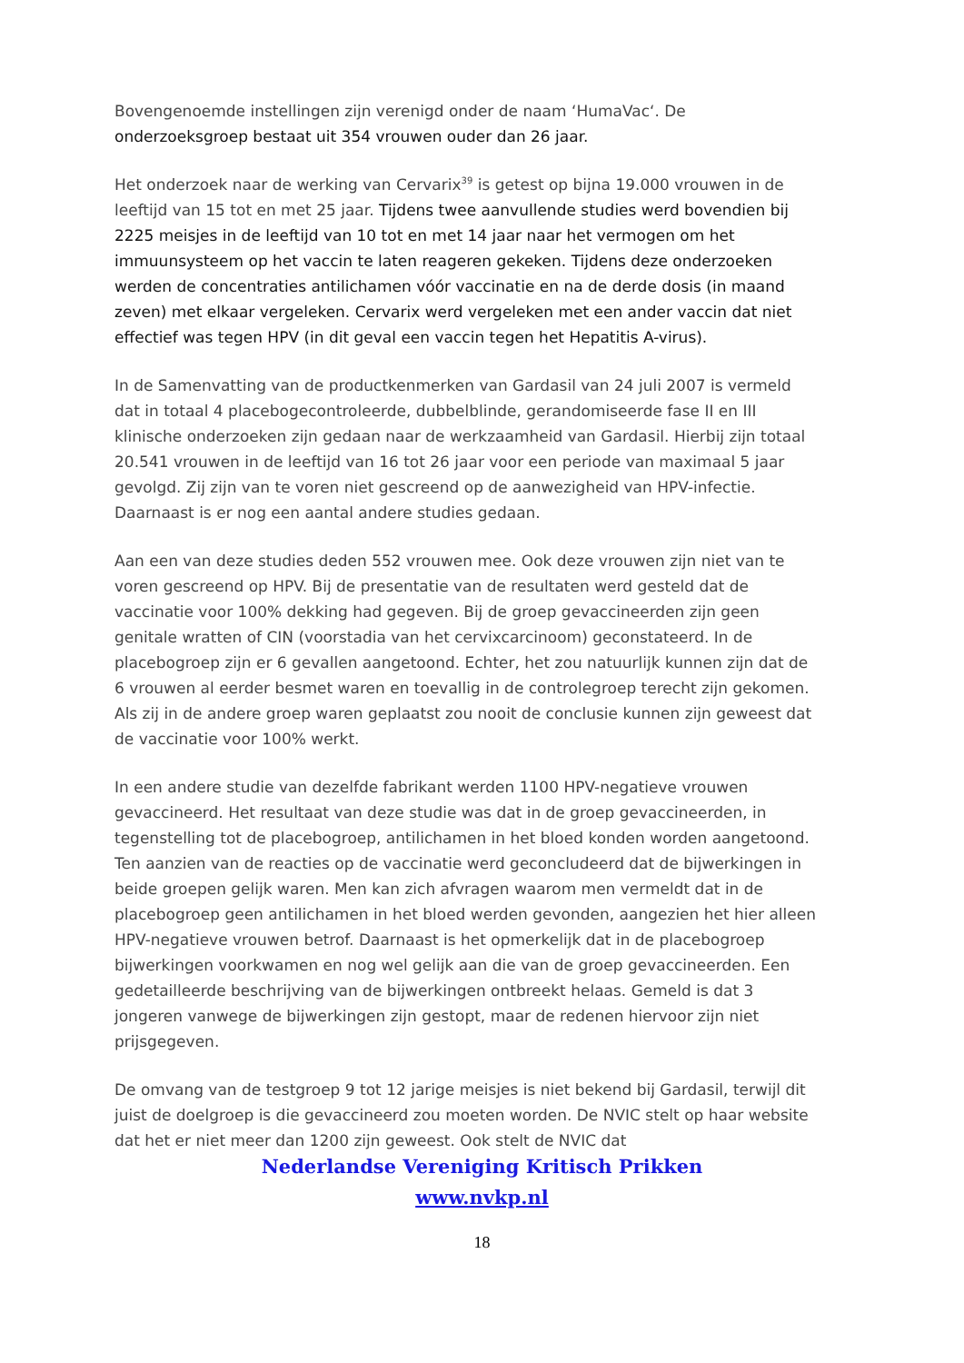Bovengenoemde instellingen zijn verenigd onder de naam ‘HumaVac‘. De onderzoeksgroep bestaat uit 354 vrouwen ouder dan 26 jaar.
Het onderzoek naar de werking van Cervarix<sup>39</sup> is getest op bijna 19.000 vrouwen in de leeftijd van 15 tot en met 25 jaar. Tijdens twee aanvullende studies werd bovendien bij 2225 meisjes in de leeftijd van 10 tot en met 14 jaar naar het vermogen om het immuunsysteem op het vaccin te laten reageren gekeken. Tijdens deze onderzoeken werden de concentraties antilichamen vóór vaccinatie en na de derde dosis (in maand zeven) met elkaar vergeleken. Cervarix werd vergeleken met een ander vaccin dat niet effectief was tegen HPV (in dit geval een vaccin tegen het Hepatitis A-virus).
In de Samenvatting van de productkenmerken van Gardasil van 24 juli 2007 is vermeld dat in totaal 4 placebogecontroleerde, dubbelblinde, gerandomiseerde fase II en III klinische onderzoeken zijn gedaan naar de werkzaamheid van Gardasil. Hierbij zijn totaal 20.541 vrouwen in de leeftijd van 16 tot 26 jaar voor een periode van maximaal 5 jaar gevolgd. Zij zijn van te voren niet gescreend op de aanwezigheid van HPV-infectie. Daarnaast is er nog een aantal andere studies gedaan.
Aan een van deze studies deden 552 vrouwen mee. Ook deze vrouwen zijn niet van te voren gescreend op HPV. Bij de presentatie van de resultaten werd gesteld dat de vaccinatie voor 100% dekking had gegeven. Bij de groep gevaccineerden zijn geen genitale wratten of CIN (voorstadia van het cervixcarcinoom) geconstateerd. In de placebogroep zijn er 6 gevallen aangetoond. Echter, het zou natuurlijk kunnen zijn dat de 6 vrouwen al eerder besmet waren en toevallig in de controlegroep terecht zijn gekomen. Als zij in de andere groep waren geplaatst zou nooit de conclusie kunnen zijn geweest dat de vaccinatie voor 100% werkt.
In een andere studie van dezelfde fabrikant werden 1100 HPV-negatieve vrouwen gevaccineerd. Het resultaat van deze studie was dat in de groep gevaccineerden, in tegenstelling tot de placebogroep, antilichamen in het bloed konden worden aangetoond. Ten aanzien van de reacties op de vaccinatie werd geconcludeerd dat de bijwerkingen in beide groepen gelijk waren. Men kan zich afvragen waarom men vermeldt dat in de placebogroep geen antilichamen in het bloed werden gevonden, aangezien het hier alleen HPV-negatieve vrouwen betrof. Daarnaast is het opmerkelijk dat in de placebogroep bijwerkingen voorkwamen en nog wel gelijk aan die van de groep gevaccineerden. Een gedetailleerde beschrijving van de bijwerkingen ontbreekt helaas. Gemeld is dat 3 jongeren vanwege de bijwerkingen zijn gestopt, maar de redenen hiervoor zijn niet prijsgegeven.
De omvang van de testgroep 9 tot 12 jarige meisjes is niet bekend bij Gardasil, terwijl dit juist de doelgroep is die gevaccineerd zou moeten worden. De NVIC stelt op haar website dat het er niet meer dan 1200 zijn geweest. Ook stelt de NVIC dat
Nederlandse Vereniging Kritisch Prikken
www.nvkp.nl
18